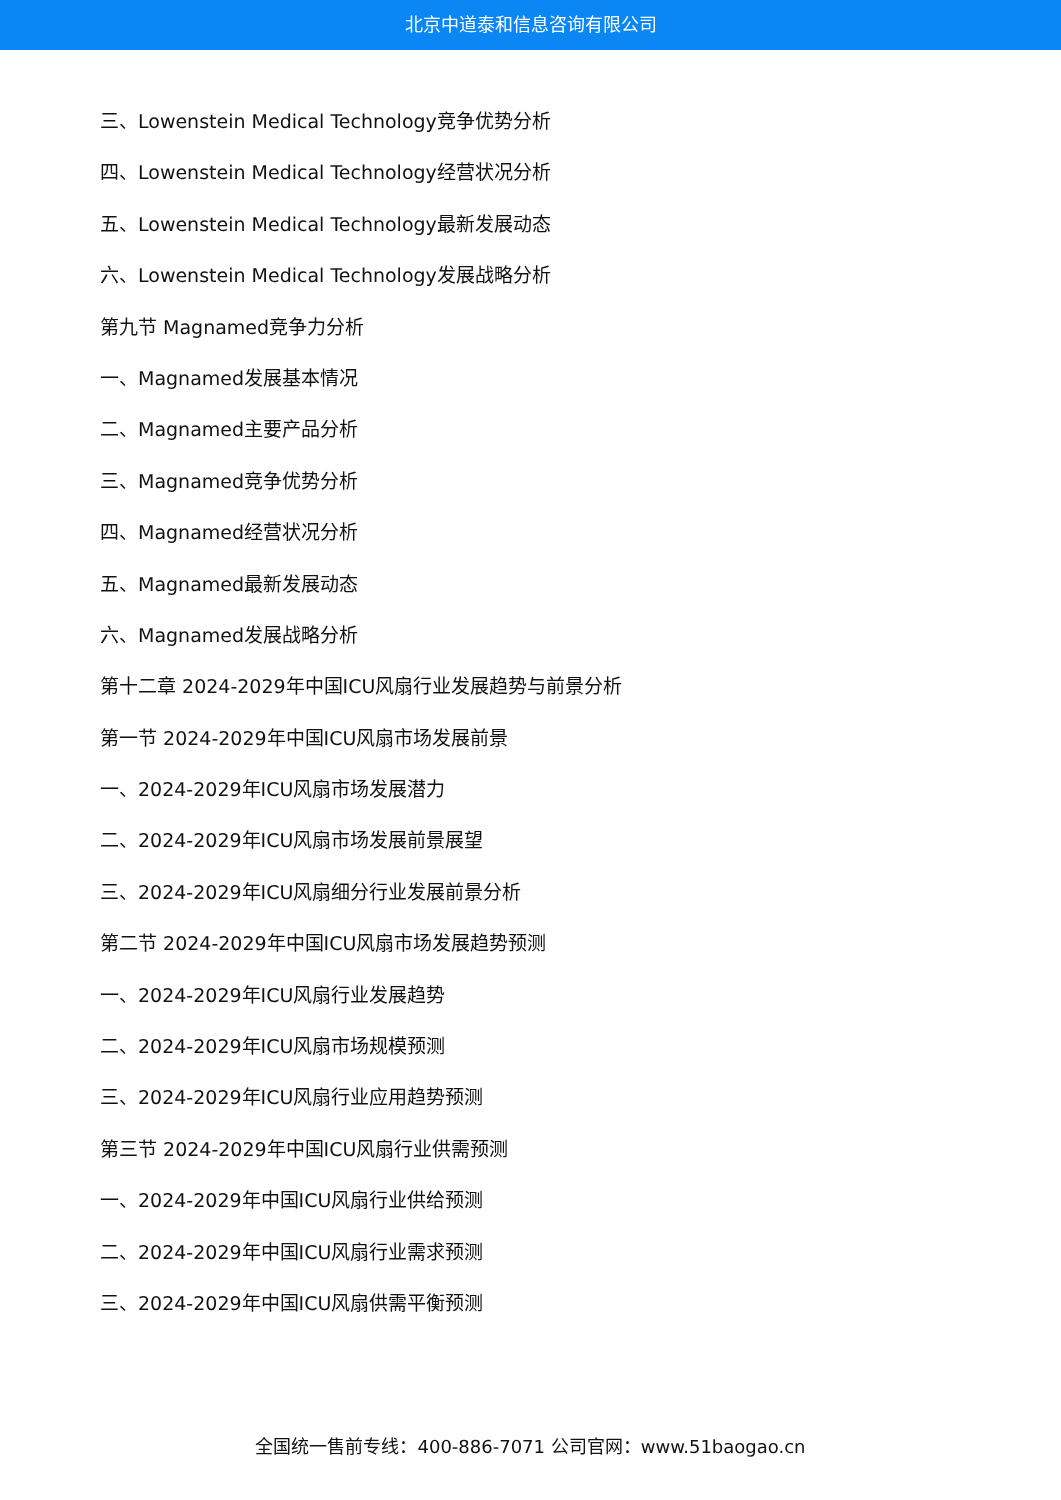北京中道泰和信息咨询有限公司
三、Lowenstein Medical Technology竞争优势分析
四、Lowenstein Medical Technology经营状况分析
五、Lowenstein Medical Technology最新发展动态
六、Lowenstein Medical Technology发展战略分析
第九节 Magnamed竞争力分析
一、Magnamed发展基本情况
二、Magnamed主要产品分析
三、Magnamed竞争优势分析
四、Magnamed经营状况分析
五、Magnamed最新发展动态
六、Magnamed发展战略分析
第十二章 2024-2029年中国ICU风扇行业发展趋势与前景分析
第一节 2024-2029年中国ICU风扇市场发展前景
一、2024-2029年ICU风扇市场发展潜力
二、2024-2029年ICU风扇市场发展前景展望
三、2024-2029年ICU风扇细分行业发展前景分析
第二节 2024-2029年中国ICU风扇市场发展趋势预测
一、2024-2029年ICU风扇行业发展趋势
二、2024-2029年ICU风扇市场规模预测
三、2024-2029年ICU风扇行业应用趋势预测
第三节 2024-2029年中国ICU风扇行业供需预测
一、2024-2029年中国ICU风扇行业供给预测
二、2024-2029年中国ICU风扇行业需求预测
三、2024-2029年中国ICU风扇供需平衡预测
全国统一售前专线：400-886-7071 公司官网：www.51baogao.cn